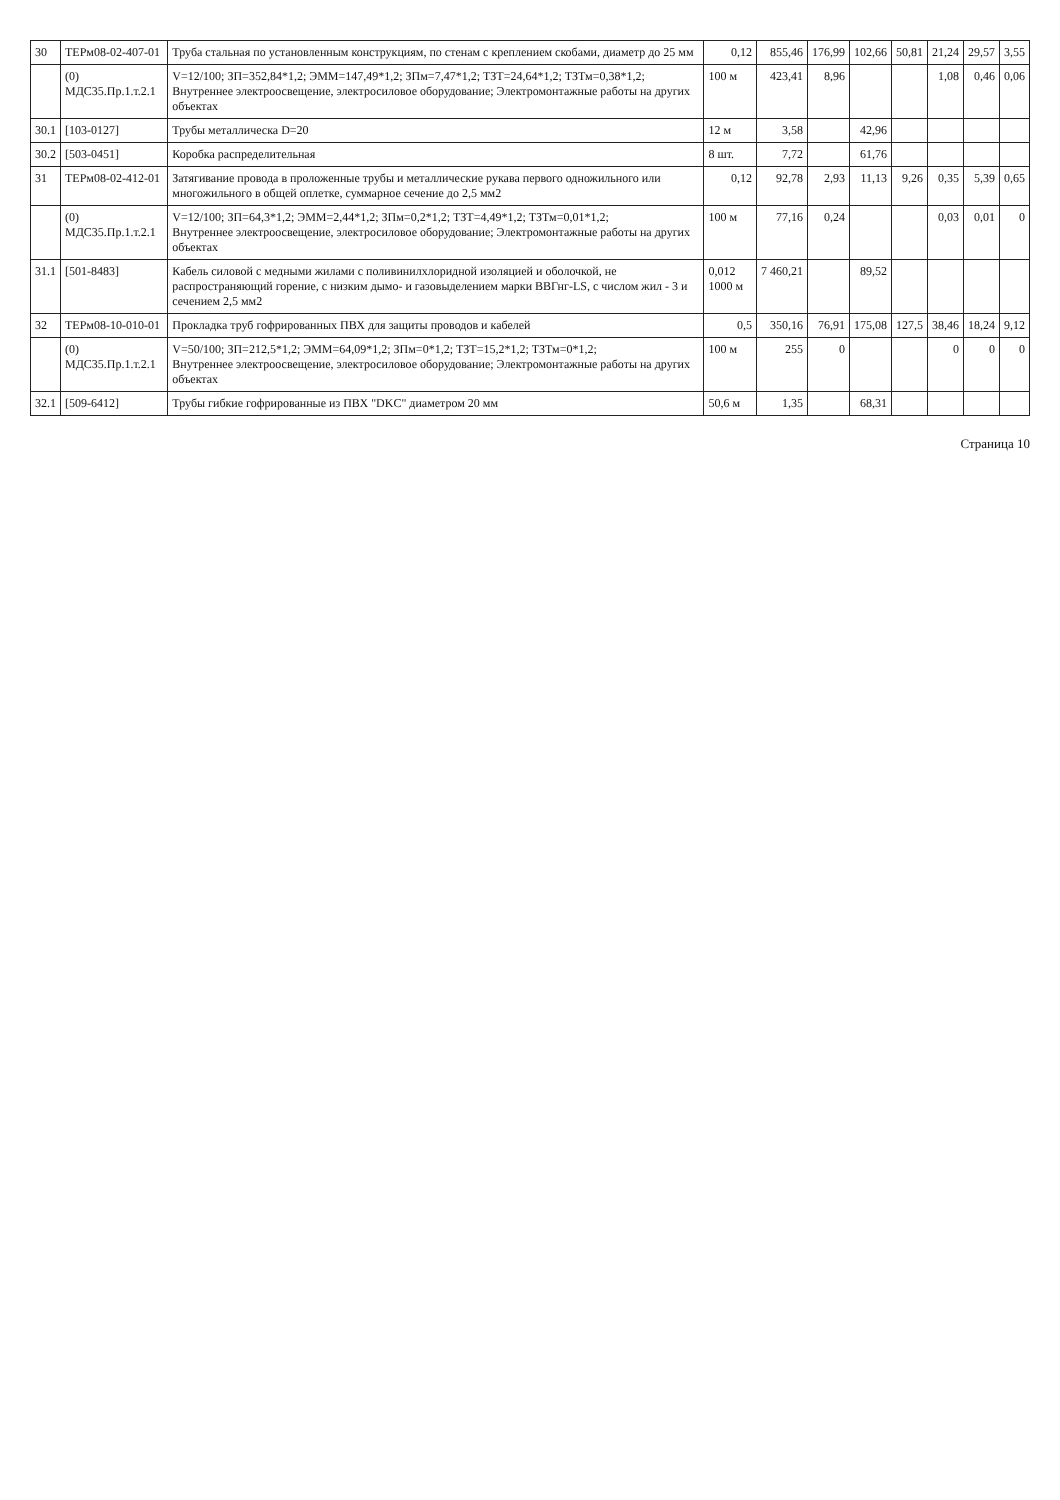| 30 | ТЕРм08-02-407-01 | Труба стальная по установленным конструкциям, по стенам с креплением скобами, диаметр до 25 мм | 0,12 | 855,46 | 176,99 | 102,66 | 50,81 | 21,24 | 29,57 | 3,55 |
| | (0) МДС35.Пр.1.т.2.1 | V=12/100; ЗП=352,84*1,2; ЭММ=147,49*1,2; ЗПм=7,47*1,2; ТЗТ=24,64*1,2; ТЗТм=0,38*1,2; Внутреннее электроосвещение, электросиловое оборудование; Электромонтажные работы на других объектах | 100 м | 423,41 | 8,96 | | | 1,08 | 0,46 | 0,06 |
| 30.1 | [103-0127] | Трубы металлическа D=20 | 12 м | 3,58 | | 42,96 | | | | |
| 30.2 | [503-0451] | Коробка распределительная | 8 шт. | 7,72 | | 61,76 | | | | |
| 31 | ТЕРм08-02-412-01 | Затягивание провода в проложенные трубы и металлические рукава первого одножильного или многожильного в общей оплетке, суммарное сечение до 2,5 мм2 | 0,12 | 92,78 | 2,93 | 11,13 | 9,26 | 0,35 | 5,39 | 0,65 |
| | (0) МДС35.Пр.1.т.2.1 | V=12/100; ЗП=64,3*1,2; ЭММ=2,44*1,2; ЗПм=0,2*1,2; ТЗТ=4,49*1,2; ТЗТм=0,01*1,2; Внутреннее электроосвещение, электросиловое оборудование; Электромонтажные работы на других объектах | 100 м | 77,16 | 0,24 | | | 0,03 | 0,01 | 0 |
| 31.1 | [501-8483] | Кабель силовой с медными жилами с поливинилхлоридной изоляцией и оболочкой, не распространяющий горение, с низким дымо- и газовыделением марки ВВГнг-LS, с числом жил - 3 и сечением 2,5 мм2 | 0,012 1000 м | 7 460,21 | | 89,52 | | | | |
| 32 | ТЕРм08-10-010-01 | Прокладка труб гофрированных ПВХ для защиты проводов и кабелей | 0,5 | 350,16 | 76,91 | 175,08 | 127,5 | 38,46 | 18,24 | 9,12 |
| | (0) МДС35.Пр.1.т.2.1 | V=50/100; ЗП=212,5*1,2; ЭММ=64,09*1,2; ЗПм=0*1,2; ТЗТ=15,2*1,2; ТЗТм=0*1,2; Внутреннее электроосвещение, электросиловое оборудование; Электромонтажные работы на других объектах | 100 м | 255 | 0 | | | 0 | 0 | 0 |
| 32.1 | [509-6412] | Трубы гибкие гофрированные из ПВХ "DKC" диаметром 20 мм | 50,6 м | 1,35 | | 68,31 | | | | |
Страница 10